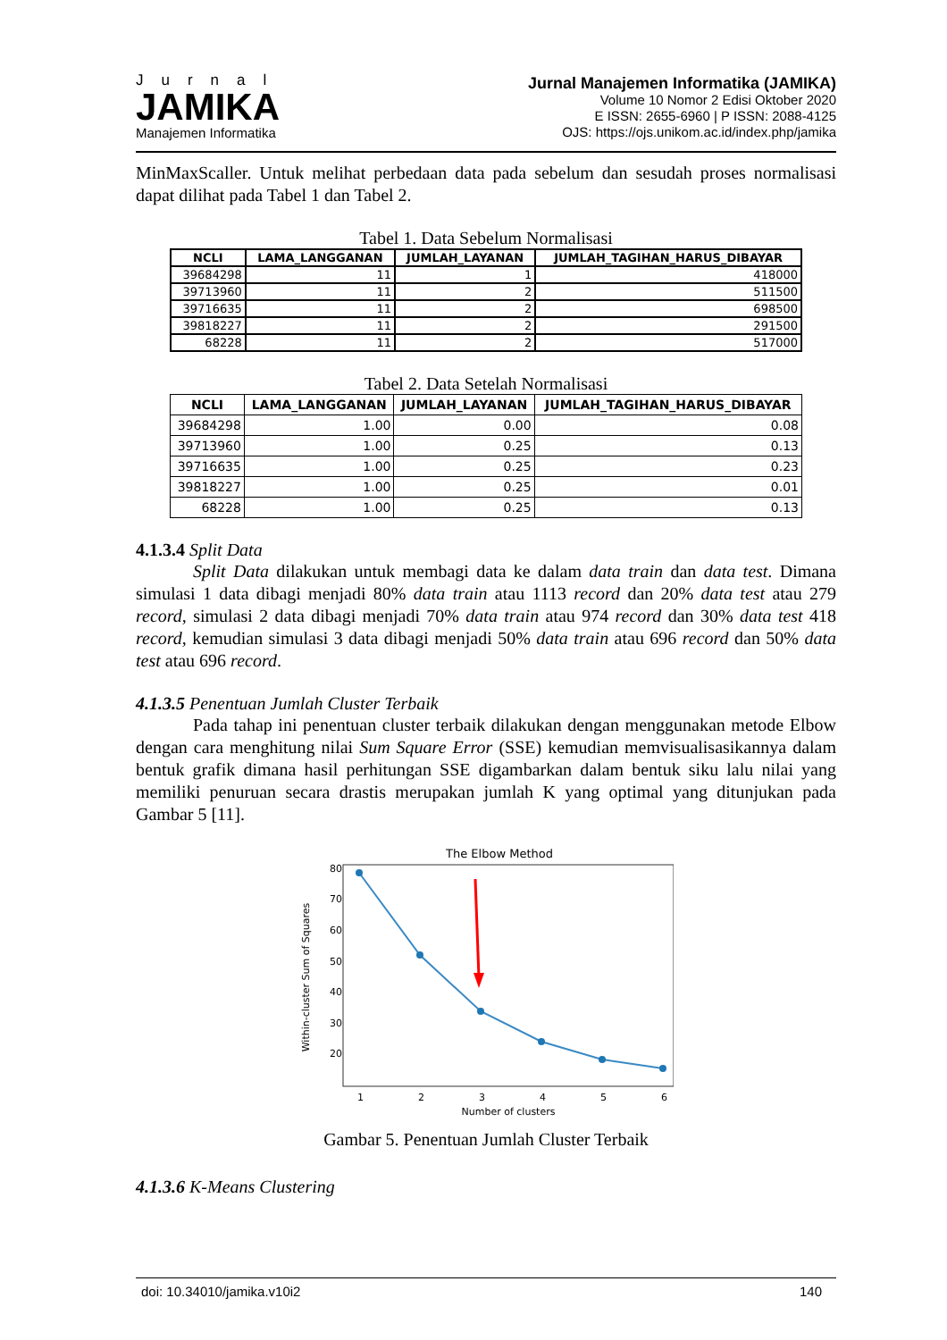Jurnal
JAMIKA
Manajemen Informatika
Jurnal Manajemen Informatika (JAMIKA)
Volume 10 Nomor 2 Edisi Oktober 2020
E ISSN: 2655-6960 | P ISSN: 2088-4125
OJS: https://ojs.unikom.ac.id/index.php/jamika
MinMaxScaller. Untuk melihat perbedaan data pada sebelum dan sesudah proses normalisasi dapat dilihat pada Tabel 1 dan Tabel 2.
Tabel 1. Data Sebelum Normalisasi
| NCLI | LAMA_LANGGANAN | JUMLAH_LAYANAN | JUMLAH_TAGIHAN_HARUS_DIBAYAR |
| --- | --- | --- | --- |
| 39684298 | 11 | 1 | 418000 |
| 39713960 | 11 | 2 | 511500 |
| 39716635 | 11 | 2 | 698500 |
| 39818227 | 11 | 2 | 291500 |
| 68228 | 11 | 2 | 517000 |
Tabel 2. Data Setelah Normalisasi
| NCLI | LAMA_LANGGANAN | JUMLAH_LAYANAN | JUMLAH_TAGIHAN_HARUS_DIBAYAR |
| --- | --- | --- | --- |
| 39684298 | 1.00 | 0.00 | 0.08 |
| 39713960 | 1.00 | 0.25 | 0.13 |
| 39716635 | 1.00 | 0.25 | 0.23 |
| 39818227 | 1.00 | 0.25 | 0.01 |
| 68228 | 1.00 | 0.25 | 0.13 |
4.1.3.4 Split Data
Split Data dilakukan untuk membagi data ke dalam data train dan data test. Dimana simulasi 1 data dibagi menjadi 80% data train atau 1113 record dan 20% data test atau 279 record, simulasi 2 data dibagi menjadi 70% data train atau 974 record dan 30% data test 418 record, kemudian simulasi 3 data dibagi menjadi 50% data train atau 696 record dan 50% data test atau 696 record.
4.1.3.5 Penentuan Jumlah Cluster Terbaik
Pada tahap ini penentuan cluster terbaik dilakukan dengan menggunakan metode Elbow dengan cara menghitung nilai Sum Square Error (SSE) kemudian memvisualisasikannya dalam bentuk grafik dimana hasil perhitungan SSE digambarkan dalam bentuk siku lalu nilai yang memiliki penuruan secara drastis merupakan jumlah K yang optimal yang ditunjukan pada Gambar 5 [11].
The Elbow Method
80
70
60
50
40
30
20
1
2
3
4
5
6
Number of clusters
Within-cluster Sum of Squares
Gambar 5. Penentuan Jumlah Cluster Terbaik
4.1.3.6 K-Means Clustering
doi: 10.34010/jamika.v10i2 140